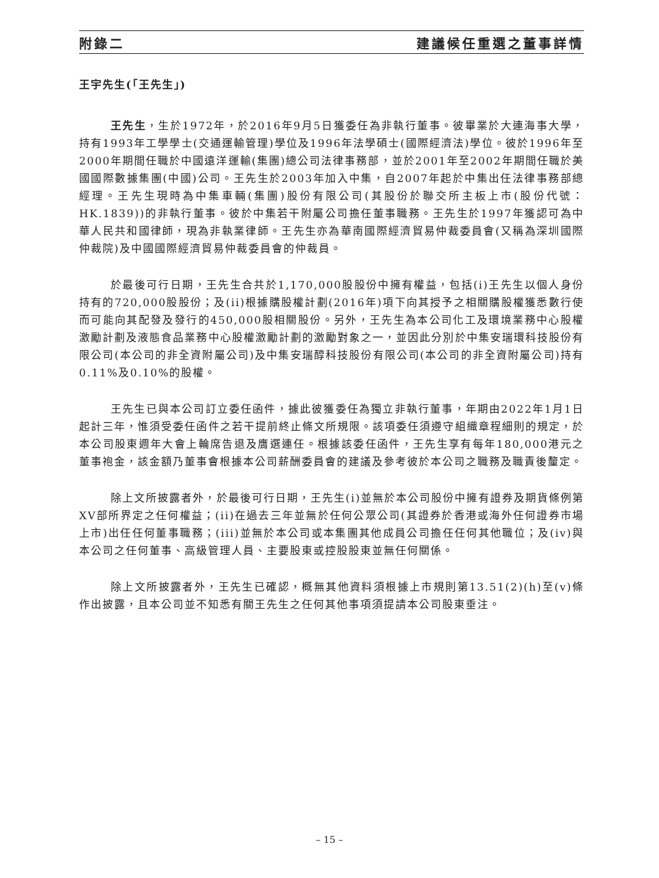附錄二 建議候任重選之董事詳情
王宇先生(「王先生」)
王先生，生於1972年，於2016年9月5日獲委任為非執行董事。彼畢業於大連海事大學，持有1993年工學學士(交通運輸管理)學位及1996年法學碩士(國際經濟法)學位。彼於1996年至2000年期間任職於中國遠洋運輸(集團)總公司法律事務部，並於2001年至2002年期間任職於美國國際數據集團(中國)公司。王先生於2003年加入中集，自2007年起於中集出任法律事務部總經理。王先生現時為中集車輛(集團)股份有限公司(其股份於聯交所主板上市(股份代號：HK.1839))的非執行董事。彼於中集若干附屬公司擔任董事職務。王先生於1997年獲認可為中華人民共和國律師，現為非執業律師。王先生亦為華南國際經濟貿易仲裁委員會(又稱為深圳國際仲裁院)及中國國際經濟貿易仲裁委員會的仲裁員。
於最後可行日期，王先生合共於1,170,000股股份中擁有權益，包括(i)王先生以個人身份持有的720,000股股份；及(ii)根據購股權計劃(2016年)項下向其授予之相關購股權獲悉數行使而可能向其配發及發行的450,000股相關股份。另外，王先生為本公司化工及環境業務中心股權激勵計劃及液態食品業務中心股權激勵計劃的激勵對象之一，並因此分別於中集安瑞環科技股份有限公司(本公司的非全資附屬公司)及中集安瑞醇科技股份有限公司(本公司的非全資附屬公司)持有0.11%及0.10%的股權。
王先生已與本公司訂立委任函件，據此彼獲委任為獨立非執行董事，年期由2022年1月1日起計三年，惟須受委任函件之若干提前終止條文所規限。該項委任須遵守組織章程細則的規定，於本公司股東週年大會上輪席告退及膺選連任。根據該委任函件，王先生享有每年180,000港元之董事袍金，該金額乃董事會根據本公司薪酬委員會的建議及參考彼於本公司之職務及職責後釐定。
除上文所披露者外，於最後可行日期，王先生(i)並無於本公司股份中擁有證券及期貨條例第XV部所界定之任何權益；(ii)在過去三年並無於任何公眾公司(其證券於香港或海外任何證券市場上市)出任任何董事職務；(iii)並無於本公司或本集團其他成員公司擔任任何其他職位；及(iv)與本公司之任何董事、高級管理人員、主要股東或控股股東並無任何關係。
除上文所披露者外，王先生已確認，概無其他資料須根據上市規則第13.51(2)(h)至(v)條作出披露，且本公司並不知悉有關王先生之任何其他事項須提請本公司股東垂注。
– 15 –